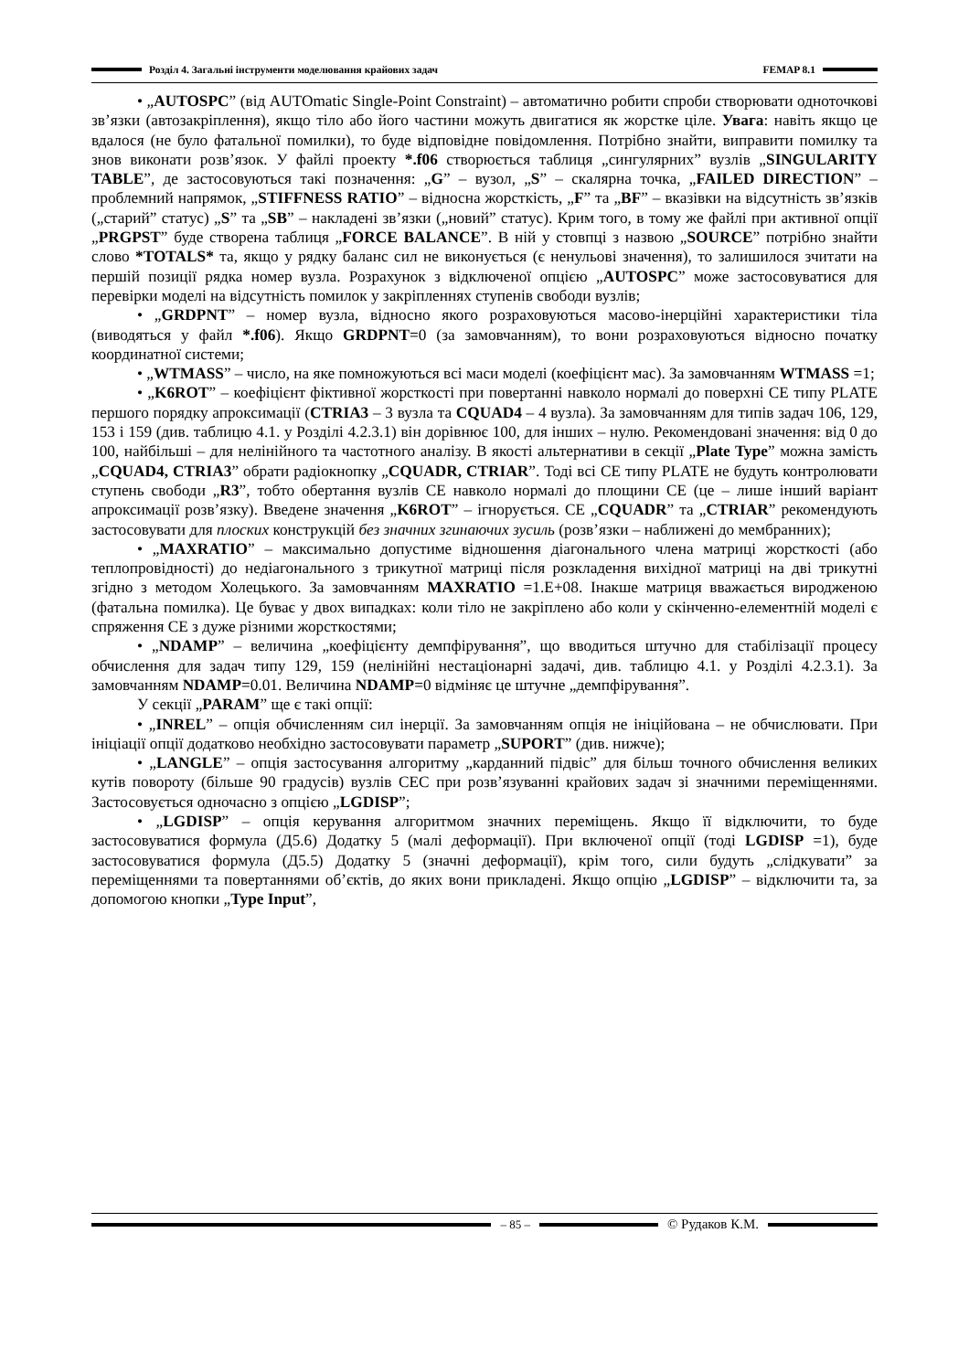Розділ 4. Загальні інструменти моделювання крайових задач FEMAP 8.1
• „AUTOSPC” (від AUTOmatic Single-Point Constraint) – автоматично робити спроби створювати одноточкові зв’язки (автозакріплення), якщо тіло або його частини можуть двигатися як жорстке ціле. Увага: навіть якщо це вдалося (не було фатальної помилки), то буде відповідне повідомлення. Потрібно знайти, виправити помилку та знов виконати розв’язок. У файлі проекту *.f06 створюється таблиця „сингулярних” вузлів „SINGULARITY TABLE”, де застосовуються такі позначення: „G” – вузол, „S” – скалярна точка, „FAILED DIRECTION” – проблемний напрямок, „STIFFNESS RATIO” – відносна жорсткість, „F” та „BF” – вказівки на відсутність зв’язків („старий” статус) „S” та „SB” – накладені зв’язки („новий” статус). Крим того, в тому же файлі при активної опції „PRGPST” буде створена таблиця „FORCE BALANCE”. В ній у стовпці з назвою „SOURCE” потрібно знайти слово *TOTALS* та, якщо у рядку баланс сил не виконується (є ненульові значення), то залишилося зчитати на першій позиції рядка номер вузла. Розрахунок з відключеної опцією „AUTOSPC” може застосовуватися для перевірки моделі на відсутність помилок у закріпленнях ступенів свободи вузлів;
• „GRDPNT” – номер вузла, відносно якого розраховуються масово-інерційні характеристики тіла (виводяться у файл *.f06). Якщо GRDPNT=0 (за замовчанням), то вони розраховуються відносно початку координатної системи;
• „WTMASS” – число, на яке помножуються всі маси моделі (коефіцієнт мас). За замовчанням WTMASS =1;
• „K6ROT” – коефіцієнт фіктивної жорсткості при повертанні навколо нормалі до поверхні СЕ типу PLATE першого порядку апроксимації (CTRIA3 – 3 вузла та CQUAD4 – 4 вузла). За замовчанням для типів задач 106, 129, 153 і 159 (див. таблицю 4.1. у Розділі 4.2.3.1) він дорівнює 100, для інших – нулю. Рекомендовані значення: від 0 до 100, найбільші – для нелінійного та частотного аналізу. В якості альтернативи в секції „Plate Type” можна замість „CQUAD4, CTRIA3” обрати радіокнопку „CQUADR, CTRIAR”. Тоді всі СЕ типу PLATE не будуть контролювати ступень свободи „R3”, тобто обертання вузлів СЕ навколо нормалі до площини СЕ (це – лише інший варіант апроксимації розв’язку). Введене значення „K6ROT” – ігнорується. СЕ „CQUADR” та „CTRIAR” рекомендують застосовувати для плоских конструкцій без значних згинаючих зусиль (розв’язки – наближені до мембранних);
• „MAXRATIO” – максимально допустиме відношення діагонального члена матриці жорсткості (або теплопровідності) до недіагонального з трикутної матриці після розкладення вихідної матриці на дві трикутні згідно з методом Холецького. За замовчанням MAXRATIO =1.E+08. Інакше матриця вважається виродженою (фатальна помилка). Це буває у двох випадках: коли тіло не закріплено або коли у скінченно-елементній моделі є спряження СЕ з дуже різними жорсткостями;
• „NDAMP” – величина „коефіцієнту демпфірування”, що вводиться штучно для стабілізації процесу обчислення для задач типу 129, 159 (нелінійні нестаціонарні задачі, див. таблицю 4.1. у Розділі 4.2.3.1). За замовчанням NDAMP=0.01. Величина NDAMP=0 відміняє це штучне „демпфірування”.
У секції „PARAM” ще є такі опції:
• „INREL” – опція обчисленням сил інерції. За замовчанням опція не ініційована – не обчислювати. При ініціації опції додатково необхідно застосовувати параметр „SUPORT” (див. нижче);
• „LANGLE” – опція застосування алгоритму „карданний підвіс” для більш точного обчислення великих кутів повороту (більше 90 градусів) вузлів СЕС при розв’язуванні крайових задач зі значними переміщеннями. Застосовується одночасно з опцією „LGDISP”;
• „LGDISP” – опція керування алгоритмом значних переміщень. Якщо її відключити, то буде застосовуватися формула (Д5.6) Додатку 5 (малі деформації). При включеної опції (тоді LGDISP =1), буде застосовуватися формула (Д5.5) Додатку 5 (значні деформації), крім того, сили будуть „слідкувати” за переміщеннями та повертаннями об’єктів, до яких вони прикладені. Якщо опцію „LGDISP” – відключити та, за допомогою кнопки „Type Input”,
– 85 –
© Рудаков К.М.